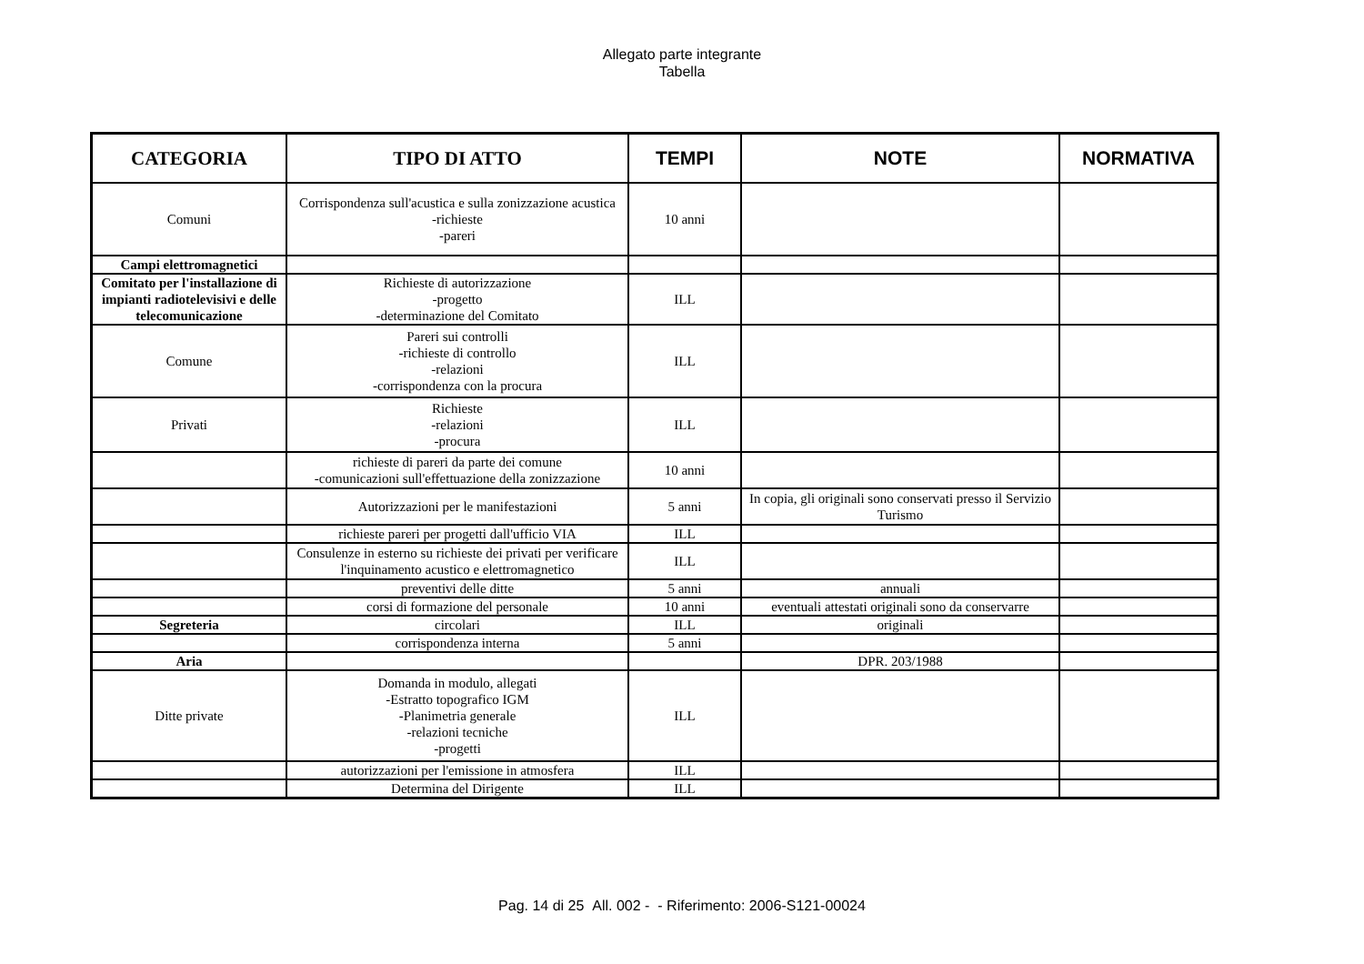Allegato parte integrante
Tabella
| CATEGORIA | TIPO DI ATTO | TEMPI | NOTE | NORMATIVA |
| --- | --- | --- | --- | --- |
| Comuni | Corrispondenza sull'acustica e sulla zonizzazione acustica -richieste -pareri | 10 anni | | |
| Campi elettromagnetici | | | | |
| Comitato per l'installazione di impianti radiotelevisivi e delle telecomunicazione | Richieste di autorizzazione -progetto -determinazione del Comitato | ILL | | |
| Comune | Pareri sui controlli -richieste di controllo -relazioni -corrispondenza con la procura | ILL | | |
| Privati | Richieste -relazioni -procura | ILL | | |
| | richieste di pareri da parte dei comune -comunicazioni sull'effettuazione della zonizzazione | 10 anni | | |
| | Autorizzazioni per le manifestazioni | 5 anni | In copia, gli originali sono conservati presso il Servizio Turismo | |
| | richieste pareri per progetti dall'ufficio VIA | ILL | | |
| | Consulenze in esterno su richieste dei privati per verificare l'inquinamento acustico e elettromagnetico | ILL | | |
| | preventivi delle ditte | 5 anni | annuali | |
| | corsi di formazione del personale | 10 anni | eventuali attestati originali sono da conservarre | |
| Segreteria | circolari | ILL | originali | |
| | corrispondenza interna | 5 anni | | |
| Aria | | | DPR. 203/1988 | |
| Ditte private | Domanda in modulo, allegati -Estratto topografico IGM -Planimetria generale -relazioni tecniche -progetti | ILL | | |
| | autorizzazioni per l'emissione in atmosfera | ILL | | |
| | Determina del Dirigente | ILL | | |
Pag. 14 di 25 All. 002 - - Riferimento: 2006-S121-00024